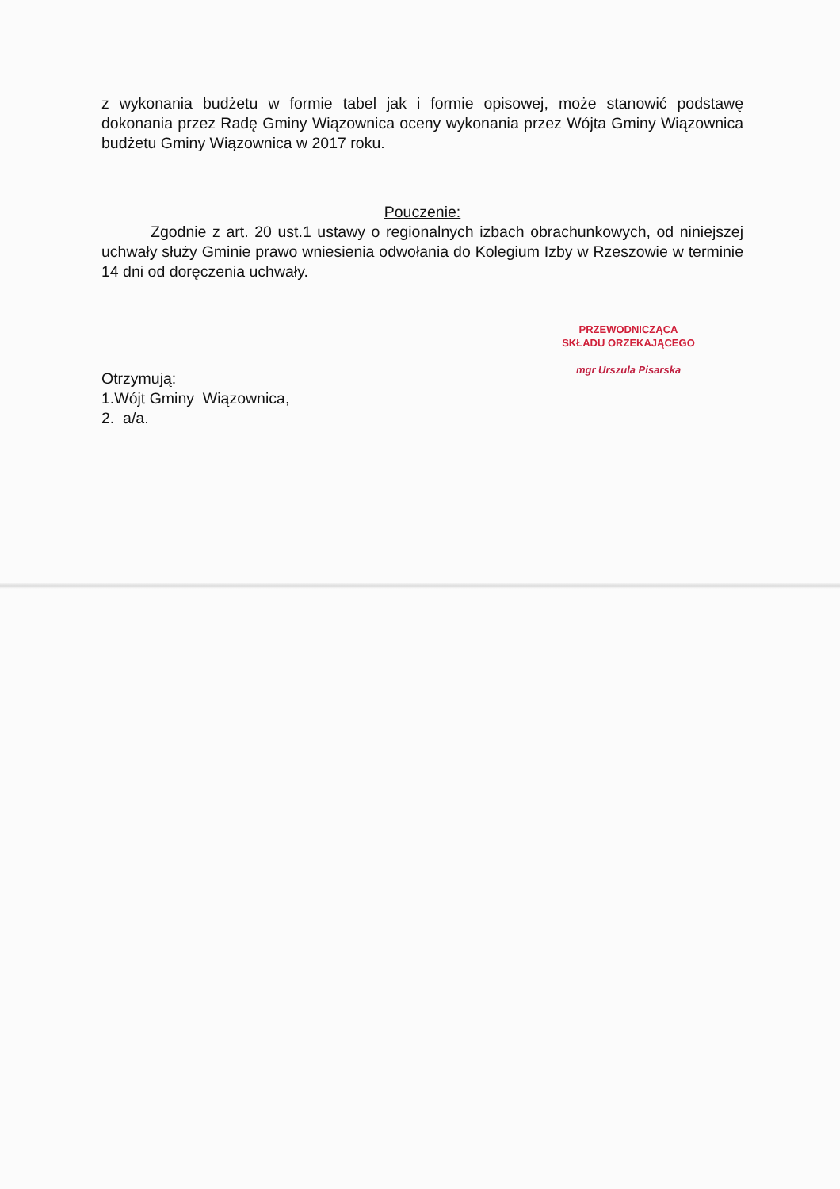z wykonania budżetu w formie tabel jak i formie opisowej, może stanowić podstawę dokonania przez Radę Gminy Wiązownica oceny wykonania przez Wójta Gminy Wiązownica budżetu Gminy Wiązownica w 2017 roku.
Pouczenie:
Zgodnie z art. 20 ust.1 ustawy o regionalnych izbach obrachunkowych, od niniejszej uchwały służy Gminie prawo wniesienia odwołania do Kolegium Izby w Rzeszowie w terminie 14 dni od doręczenia uchwały.
PRZEWODNICZĄCA
SKŁADU ORZEKAJĄCEGO
mgr Urszula Pisarska
Otrzymują:
1.Wójt Gminy Wiązownica,
2. a/a.